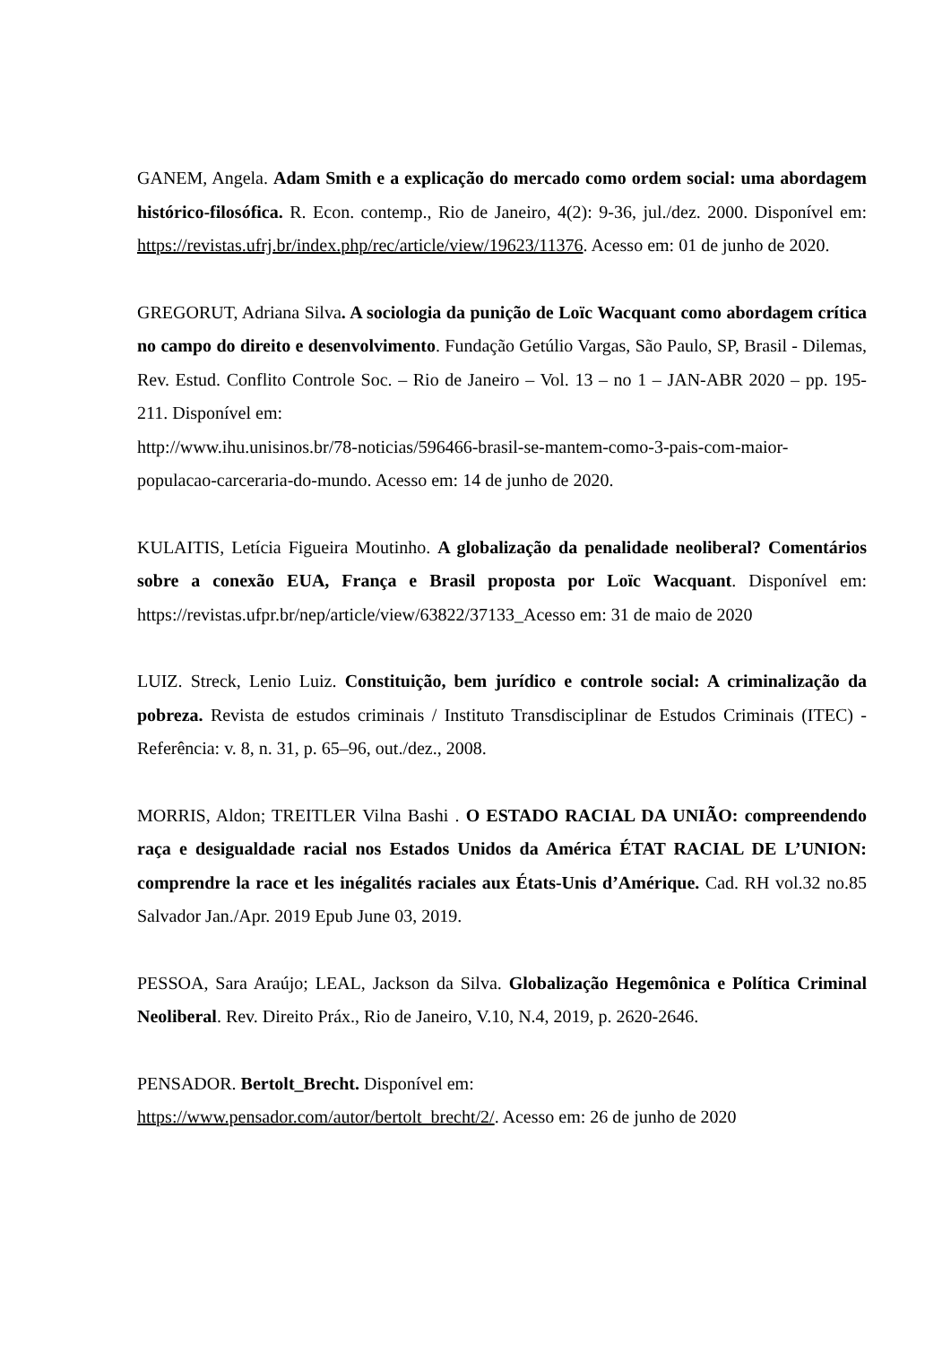GANEM, Angela. Adam Smith e a explicação do mercado como ordem social: uma abordagem histórico-filosófica. R. Econ. contemp., Rio de Janeiro, 4(2): 9-36, jul./dez. 2000. Disponível em: https://revistas.ufrj.br/index.php/rec/article/view/19623/11376. Acesso em: 01 de junho de 2020.
GREGORUT, Adriana Silva. A sociologia da punição de Loïc Wacquant como abordagem crítica no campo do direito e desenvolvimento. Fundação Getúlio Vargas, São Paulo, SP, Brasil - Dilemas, Rev. Estud. Conflito Controle Soc. – Rio de Janeiro – Vol. 13 – no 1 – JAN-ABR 2020 – pp. 195-211. Disponível em:
http://www.ihu.unisinos.br/78-noticias/596466-brasil-se-mantem-como-3-pais-com-maior-populacao-carceraria-do-mundo. Acesso em: 14 de junho de 2020.
KULAITIS, Letícia Figueira Moutinho. A globalização da penalidade neoliberal? Comentários sobre a conexão EUA, França e Brasil proposta por Loïc Wacquant. Disponível em: https://revistas.ufpr.br/nep/article/view/63822/37133_Acesso em: 31 de maio de 2020
LUIZ. Streck, Lenio Luiz. Constituição, bem jurídico e controle social: A criminalização da pobreza. Revista de estudos criminais / Instituto Transdisciplinar de Estudos Criminais (ITEC) -Referência: v. 8, n. 31, p. 65–96, out./dez., 2008.
MORRIS, Aldon; TREITLER Vilna Bashi . O ESTADO RACIAL DA UNIÃO: compreendendo raça e desigualdade racial nos Estados Unidos da América ÉTAT RACIAL DE L’UNION: comprendre la race et les inégalités raciales aux États-Unis d’Amérique. Cad. RH vol.32 no.85 Salvador Jan./Apr. 2019 Epub June 03, 2019.
PESSOA, Sara Araújo; LEAL, Jackson da Silva. Globalização Hegemônica e Política Criminal Neoliberal. Rev. Direito Práx., Rio de Janeiro, V.10, N.4, 2019, p. 2620-2646.
PENSADOR. Bertolt_Brecht. Disponível em:
https://www.pensador.com/autor/bertolt_brecht/2/. Acesso em: 26 de junho de 2020